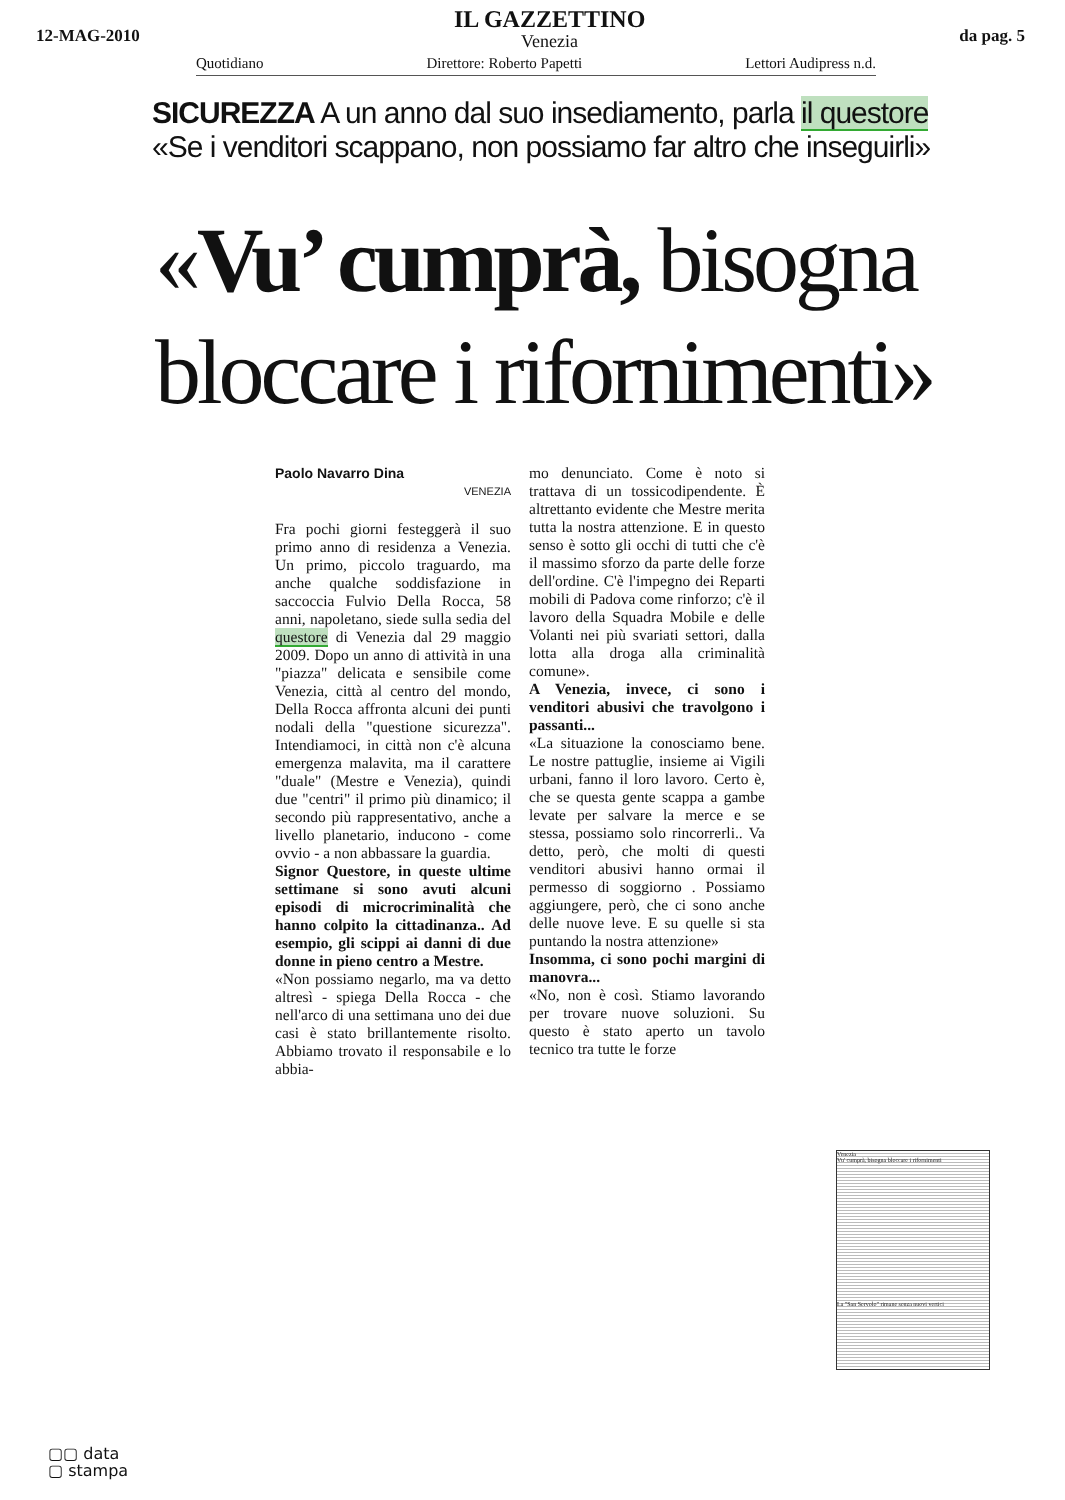12-MAG-2010
IL GAZZETTINO
Venezia
da pag. 5
Quotidiano Direttore: Roberto Papetti Lettori Audipress n.d.
SICUREZZA A un anno dal suo insediamento, parla il questore
«Se i venditori scappano, non possiamo far altro che inseguirli»
«Vu’ cumprà, bisogna
bloccare i rifornimenti»
Paolo Navarro Dina
VENEZIA
Fra pochi giorni festeggerà il suo primo anno di residenza a Venezia. Un primo, piccolo traguardo, ma anche qualche soddisfazione in saccoccia Fulvio Della Rocca, 58 anni, napoletano, siede sulla sedia del questore di Venezia dal 29 maggio 2009. Dopo un anno di attività in una "piazza" delicata e sensibile come Venezia, città al centro del mondo, Della Rocca affronta alcuni dei punti nodali della "questione sicurezza". Intendiamoci, in città non c'è alcuna emergenza malavita, ma il carattere "duale" (Mestre e Venezia), quindi due "centri" il primo più dinamico; il secondo più rappresentativo, anche a livello planetario, inducono - come ovvio - a non abbassare la guardia.
Signor Questore, in queste ultime settimane si sono avuti alcuni episodi di microcriminalità che hanno colpito la cittadinanza.. Ad esempio, gli scippi ai danni di due donne in pieno centro a Mestre.
«Non possiamo negarlo, ma va detto altresì - spiega Della Rocca - che nell'arco di una settimana uno dei due casi è stato brillantemente risolto. Abbiamo trovato il responsabile e lo abbia-
mo denunciato. Come è noto si trattava di un tossicodipendente. È altrettanto evidente che Mestre merita tutta la nostra attenzione. E in questo senso è sotto gli occhi di tutti che c'è il massimo sforzo da parte delle forze dell'ordine. C'è l'impegno dei Reparti mobili di Padova come rinforzo; c'è il lavoro della Squadra Mobile e delle Volanti nei più svariati settori, dalla lotta alla droga alla criminalità comune».
A Venezia, invece, ci sono i venditori abusivi che travolgono i passanti...
«La situazione la conosciamo bene. Le nostre pattuglie, insieme ai Vigili urbani, fanno il loro lavoro. Certo è, che se questa gente scappa a gambe levate per salvare la merce e se stessa, possiamo solo rincorrerli.. Va detto, però, che molti di questi venditori abusivi hanno ormai il permesso di soggiorno . Possiamo aggiungere, però, che ci sono anche delle nuove leve. E su quelle si sta puntando la nostra attenzione»
Insomma, ci sono pochi margini di manovra...
«No, non è così. Stiamo lavorando per trovare nuove soluzioni. Su questo è stato aperto un tavolo tecnico tra tutte le forze
Venezia
Vu' cumprà, bisogna bloccare i rifornimenti
La "San Servolo" rimane senza nuovi vertici
▢▢ data
▢ stampa